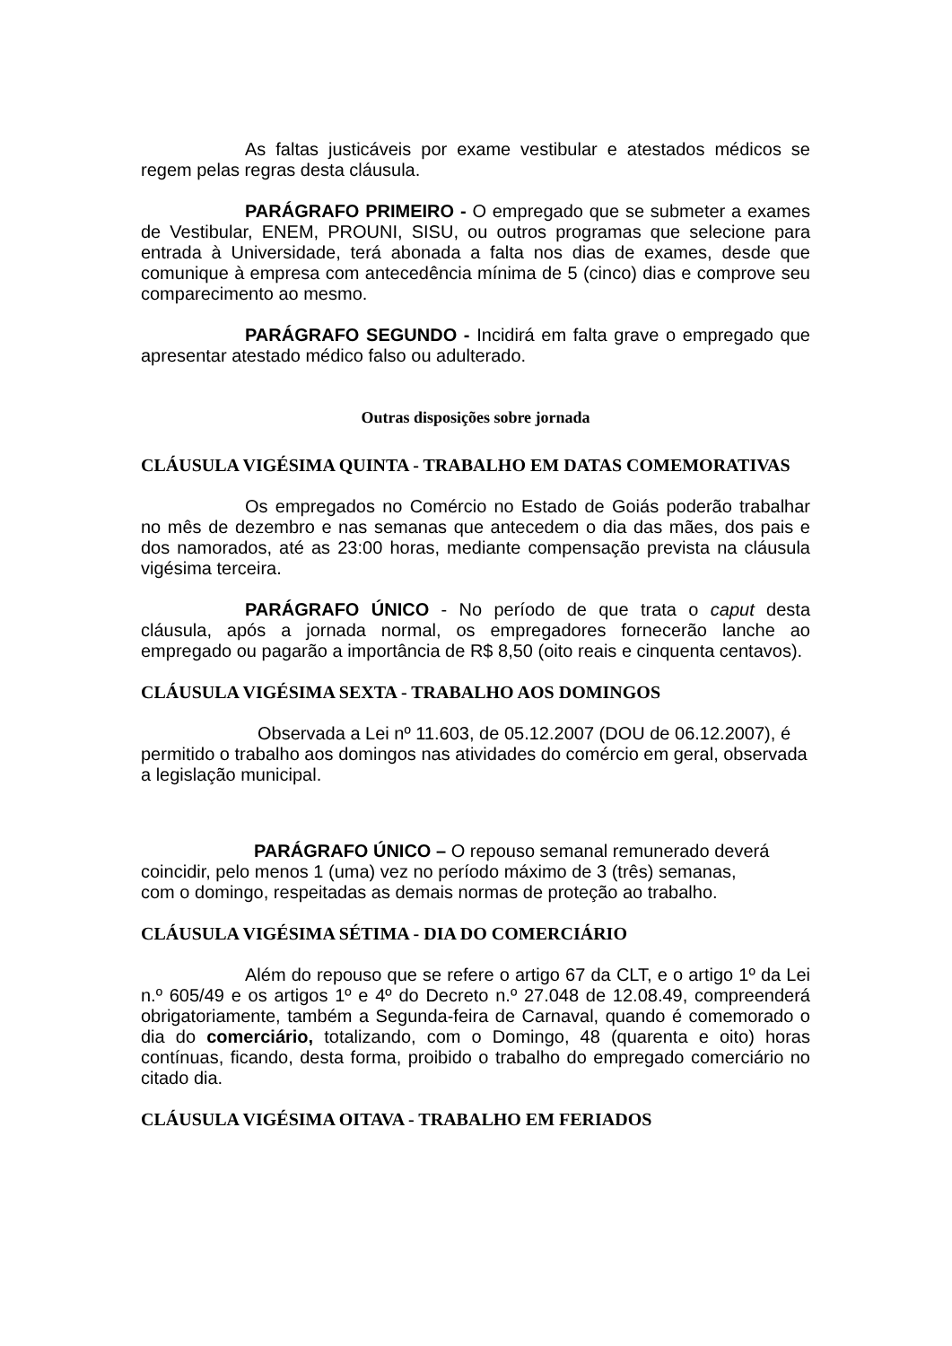As faltas justicáveis por exame vestibular e atestados médicos se regem pelas regras desta cláusula.
PARÁGRAFO PRIMEIRO - O empregado que se submeter a exames de Vestibular, ENEM, PROUNI, SISU, ou outros programas que selecione para entrada à Universidade, terá abonada a falta nos dias de exames, desde que comunique à empresa com antecedência mínima de 5 (cinco) dias e comprove seu comparecimento ao mesmo.
PARÁGRAFO SEGUNDO - Incidirá em falta grave o empregado que apresentar atestado médico falso ou adulterado.
Outras disposições sobre jornada
CLÁUSULA VIGÉSIMA QUINTA - TRABALHO EM DATAS COMEMORATIVAS
Os empregados no Comércio no Estado de Goiás poderão trabalhar no mês de dezembro e nas semanas que antecedem o dia das mães, dos pais e dos namorados, até as 23:00 horas, mediante compensação prevista na cláusula vigésima terceira.
PARÁGRAFO ÚNICO - No período de que trata o caput desta cláusula, após a jornada normal, os empregadores fornecerão lanche ao empregado ou pagarão a importância de R$ 8,50 (oito reais e cinquenta centavos).
CLÁUSULA VIGÉSIMA SEXTA - TRABALHO AOS DOMINGOS
Observada a Lei nº 11.603, de 05.12.2007 (DOU de 06.12.2007), é permitido o trabalho aos domingos nas atividades do comércio em geral, observada a legislação municipal.
PARÁGRAFO ÚNICO – O repouso semanal remunerado deverá coincidir, pelo menos 1 (uma) vez no período máximo de 3 (três) semanas, com o domingo, respeitadas as demais normas de proteção ao trabalho.
CLÁUSULA VIGÉSIMA SÉTIMA - DIA DO COMERCIÁRIO
Além do repouso que se refere o artigo 67 da CLT, e o artigo 1º da Lei n.º 605/49 e os artigos 1º e 4º do Decreto n.º 27.048 de 12.08.49, compreenderá obrigatoriamente, também a Segunda-feira de Carnaval, quando é comemorado o dia do comerciário, totalizando, com o Domingo, 48 (quarenta e oito) horas contínuas, ficando, desta forma, proibido o trabalho do empregado comerciário no citado dia.
CLÁUSULA VIGÉSIMA OITAVA - TRABALHO EM FERIADOS